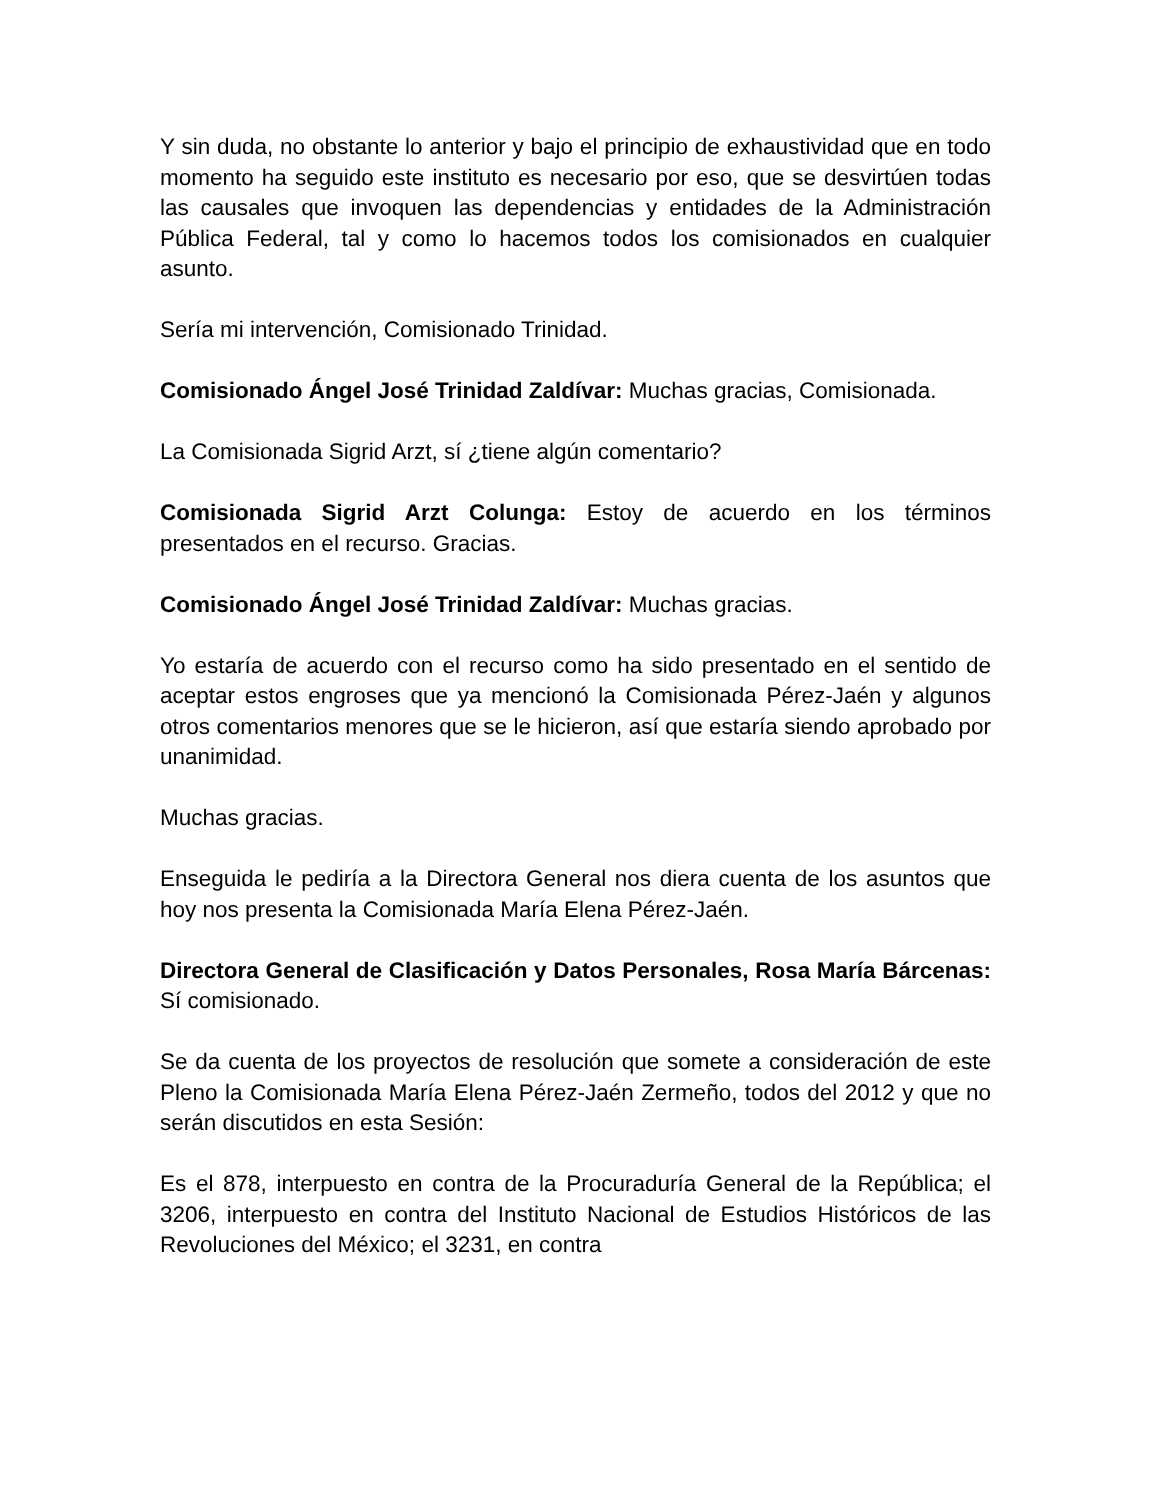Y sin duda, no obstante lo anterior y bajo el principio de exhaustividad que en todo momento ha seguido este instituto es necesario por eso, que se desvirtúen todas las causales que invoquen las dependencias y entidades de la Administración Pública Federal, tal y como lo hacemos todos los comisionados en cualquier asunto.
Sería mi intervención, Comisionado Trinidad.
Comisionado Ángel José Trinidad Zaldívar: Muchas gracias, Comisionada.
La Comisionada Sigrid Arzt, sí ¿tiene algún comentario?
Comisionada Sigrid Arzt Colunga: Estoy de acuerdo en los términos presentados en el recurso. Gracias.
Comisionado Ángel José Trinidad Zaldívar: Muchas gracias.
Yo estaría de acuerdo con el recurso como ha sido presentado en el sentido de aceptar estos engroses que ya mencionó la Comisionada Pérez-Jaén y algunos otros comentarios menores que se le hicieron, así que estaría siendo aprobado por unanimidad.
Muchas gracias.
Enseguida le pediría a la Directora General nos diera cuenta de los asuntos que hoy nos presenta la Comisionada María Elena Pérez-Jaén.
Directora General de Clasificación y Datos Personales, Rosa María Bárcenas: Sí comisionado.
Se da cuenta de los proyectos de resolución que somete a consideración de este Pleno la Comisionada María Elena Pérez-Jaén Zermeño, todos del 2012 y que no serán discutidos en esta Sesión:
Es el 878, interpuesto en contra de la Procuraduría General de la República; el 3206, interpuesto en contra del Instituto Nacional de Estudios Históricos de las Revoluciones del México; el 3231, en contra